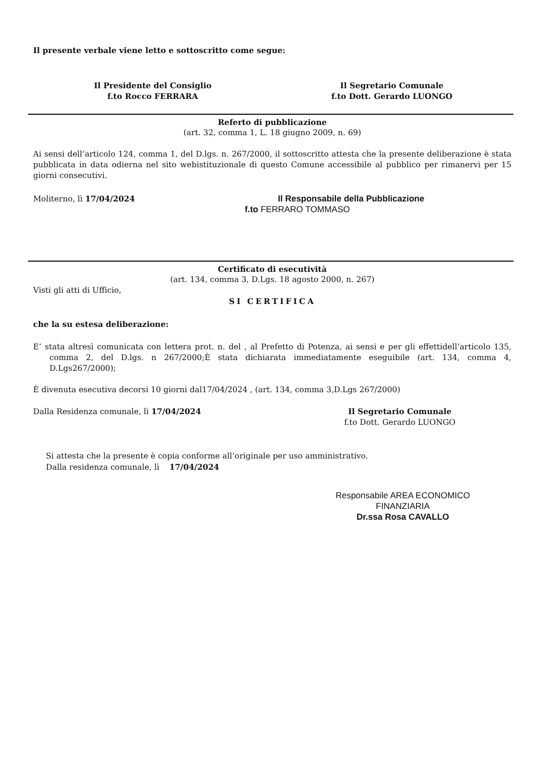Il presente verbale viene letto e sottoscritto come segue:
Il Presidente del Consiglio
f.to Rocco FERRARA
Il Segretario Comunale
f.to Dott. Gerardo LUONGO
Referto di pubblicazione
(art. 32, comma 1, L. 18 giugno 2009, n. 69)
Ai sensi dell’articolo 124, comma 1, del D.lgs. n. 267/2000, il sottoscritto attesta che la presente deliberazione è stata pubblicata in data odierna nel sito webistituzionale di questo Comune accessibile al pubblico per rimanervi per 15 giorni consecutivi.
Moliterno, lì 17/04/2024 Il Responsabile della Pubblicazione
f.to FERRARO TOMMASO
Certificato di esecutività
(art. 134, comma 3, D.Lgs. 18 agosto 2000, n. 267)
Visti gli atti di Ufficio,
SI CERTIFICA
che la su estesa deliberazione:
E’ stata altresì comunicata con lettera prot. n. del , al Prefetto di Potenza, ai sensi e per gli effettidell’articolo 135, comma 2, del D.lgs. n 267/2000;È stata dichiarata immediatamente eseguibile (art. 134, comma 4, D.Lgs267/2000);
È divenuta esecutiva decorsi 10 giorni dal17/04/2024 , (art. 134, comma 3,D.Lgs 267/2000)
Dalla Residenza comunale, lì 17/04/2024 Il Segretario Comunale
f.to Dott. Gerardo LUONGO
Si attesta che la presente è copia conforme all’originale per uso amministrativo.
Dalla residenza comunale, lì 17/04/2024
Responsabile AREA ECONOMICO FINANZIARIA
Dr.ssa Rosa CAVALLO